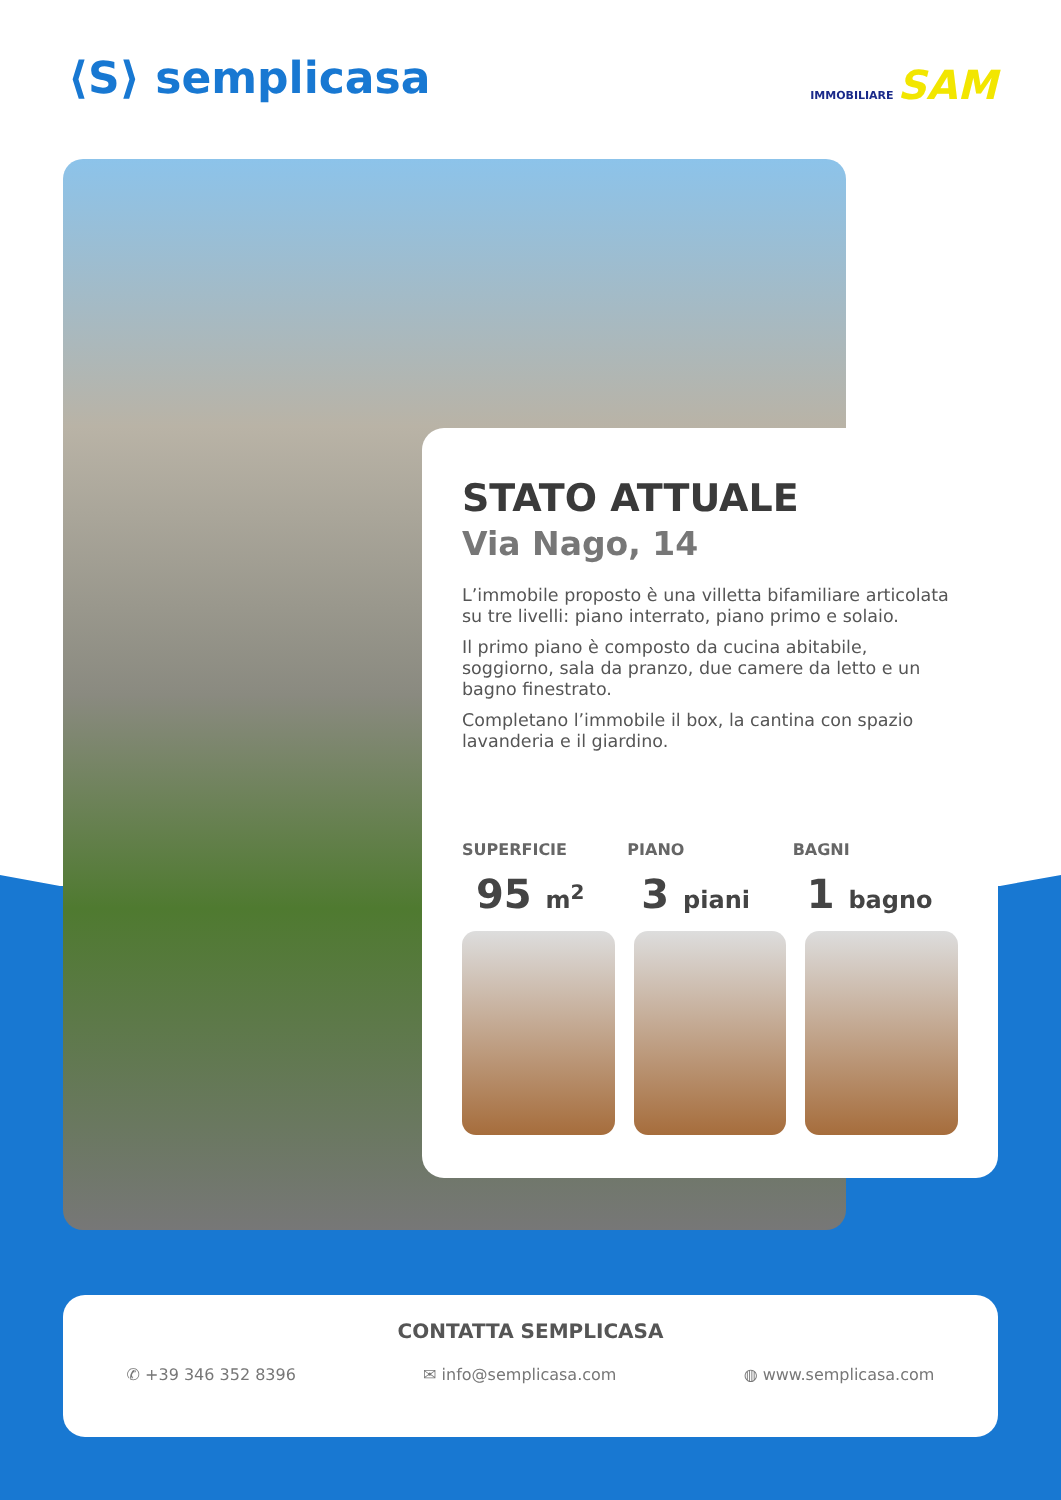⟨S⟩ semplicasa IMMOBILIARE SAM
STATO ATTUALE
Via Nago, 14
L’immobile proposto è una villetta bifamiliare articolata su tre livelli: piano interrato, piano primo e solaio.
Il primo piano è composto da cucina abitabile, soggiorno, sala da pranzo, due camere da letto e un bagno finestrato.
Completano l’immobile il box, la cantina con spazio lavanderia e il giardino.
SUPERFICIE
95 m<sup>2</sup>
PIANO
3 piani
BAGNI
1 bagno
CONTATTA SEMPLICASA
✆ +39 346 352 8396 ✉ info@semplicasa.com ◍ www.semplicasa.com